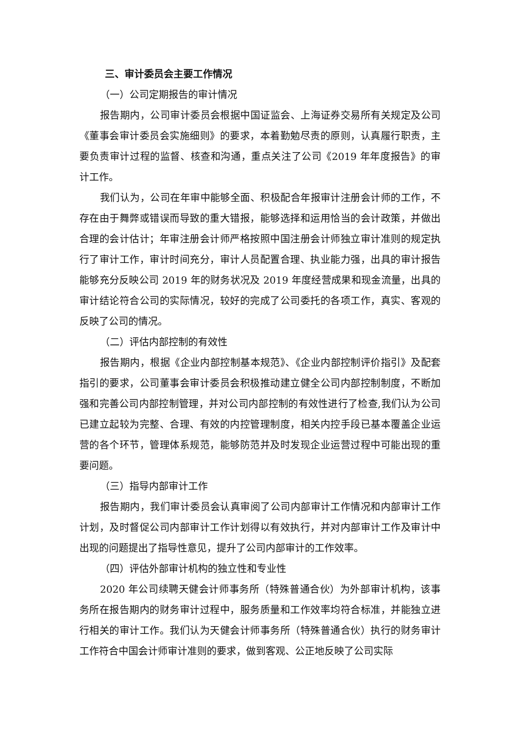三、审计委员会主要工作情况
（一）公司定期报告的审计情况
报告期内，公司审计委员会根据中国证监会、上海证券交易所有关规定及公司《董事会审计委员会实施细则》的要求，本着勤勉尽责的原则，认真履行职责，主要负责审计过程的监督、核查和沟通，重点关注了公司《2019 年年度报告》的审计工作。
我们认为，公司在年审中能够全面、积极配合年报审计注册会计师的工作，不存在由于舞弊或错误而导致的重大错报，能够选择和运用恰当的会计政策，并做出合理的会计估计；年审注册会计师严格按照中国注册会计师独立审计准则的规定执行了审计工作，审计时间充分，审计人员配置合理、执业能力强，出具的审计报告能够充分反映公司 2019 年的财务状况及 2019 年度经营成果和现金流量，出具的审计结论符合公司的实际情况，较好的完成了公司委托的各项工作，真实、客观的反映了公司的情况。
（二）评估内部控制的有效性
报告期内，根据《企业内部控制基本规范》、《企业内部控制评价指引》及配套指引的要求，公司董事会审计委员会积极推动建立健全公司内部控制制度，不断加强和完善公司内部控制管理，并对公司内部控制的有效性进行了检查,我们认为公司已建立起较为完整、合理、有效的内控管理制度，相关内控手段已基本覆盖企业运营的各个环节，管理体系规范，能够防范并及时发现企业运营过程中可能出现的重要问题。
（三）指导内部审计工作
报告期内，我们审计委员会认真审阅了公司内部审计工作情况和内部审计工作计划，及时督促公司内部审计工作计划得以有效执行，并对内部审计工作及审计中出现的问题提出了指导性意见，提升了公司内部审计的工作效率。
（四）评估外部审计机构的独立性和专业性
2020 年公司续聘天健会计师事务所（特殊普通合伙）为外部审计机构，该事务所在报告期内的财务审计过程中，服务质量和工作效率均符合标准，并能独立进行相关的审计工作。我们认为天健会计师事务所（特殊普通合伙）执行的财务审计工作符合中国会计师审计准则的要求，做到客观、公正地反映了公司实际